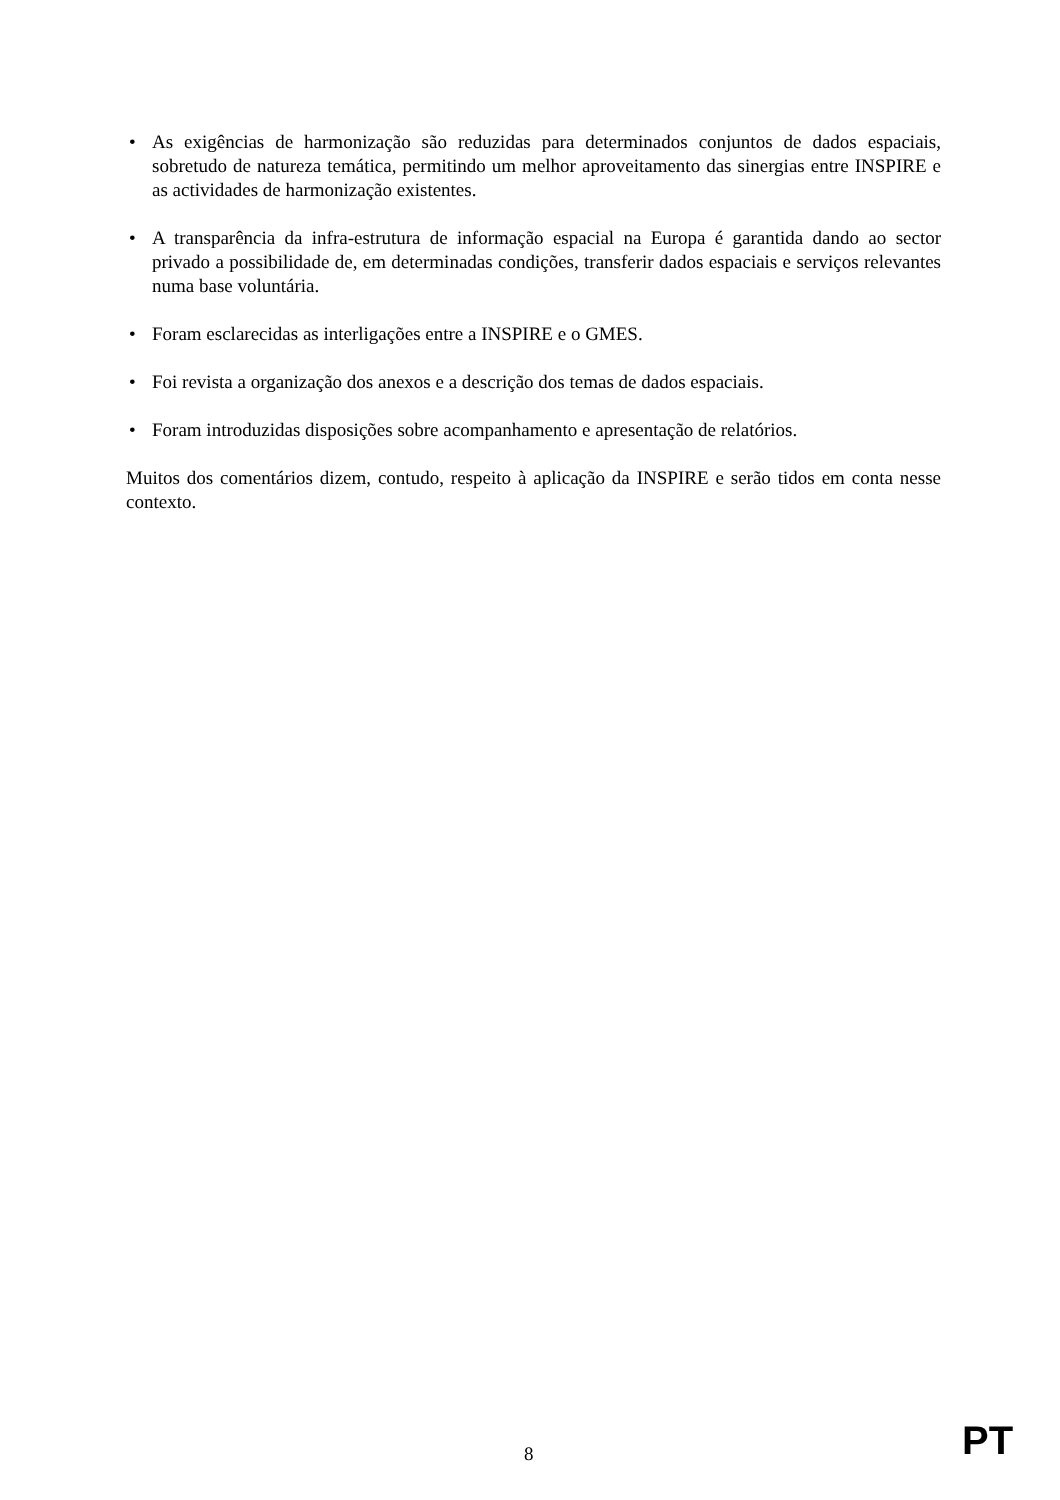• As exigências de harmonização são reduzidas para determinados conjuntos de dados espaciais, sobretudo de natureza temática, permitindo um melhor aproveitamento das sinergias entre INSPIRE e as actividades de harmonização existentes.
• A transparência da infra-estrutura de informação espacial na Europa é garantida dando ao sector privado a possibilidade de, em determinadas condições, transferir dados espaciais e serviços relevantes numa base voluntária.
• Foram esclarecidas as interligações entre a INSPIRE e o GMES.
• Foi revista a organização dos anexos e a descrição dos temas de dados espaciais.
• Foram introduzidas disposições sobre acompanhamento e apresentação de relatórios.
Muitos dos comentários dizem, contudo, respeito à aplicação da INSPIRE e serão tidos em conta nesse contexto.
8 PT